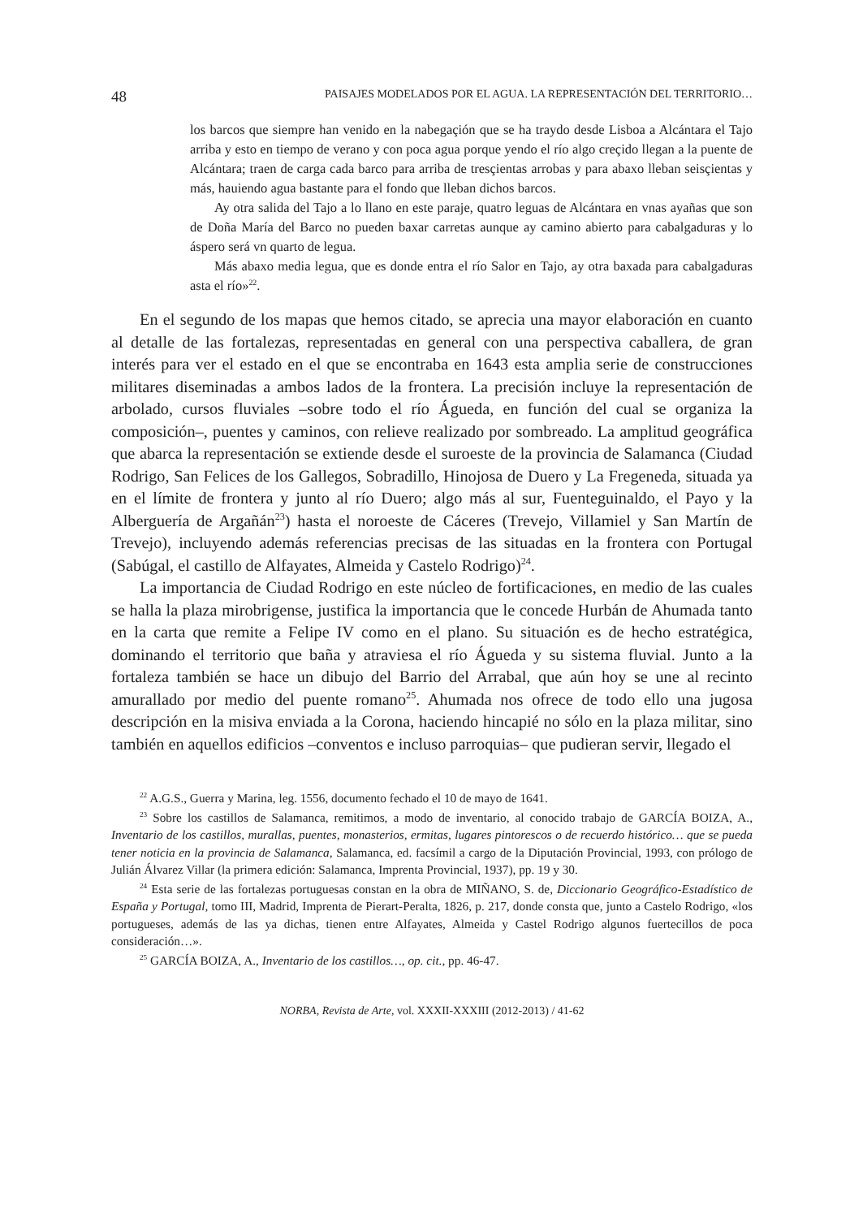48 PAISAJES MODELADOS POR EL AGUA. LA REPRESENTACIÓN DEL TERRITORIO…
los barcos que siempre han venido en la nabegaçión que se ha traydo desde Lisboa a Alcántara el Tajo arriba y esto en tiempo de verano y con poca agua porque yendo el río algo creçido llegan a la puente de Alcántara; traen de carga cada barco para arriba de tresçientas arrobas y para abaxo lleban seisçientas y más, hauiendo agua bastante para el fondo que lleban dichos barcos.
Ay otra salida del Tajo a lo llano en este paraje, quatro leguas de Alcántara en vnas ayañas que son de Doña María del Barco no pueden baxar carretas aunque ay camino abierto para cabalgaduras y lo áspero será vn quarto de legua.
Más abaxo media legua, que es donde entra el río Salor en Tajo, ay otra baxada para cabalgaduras asta el río»<sup>22</sup>.
En el segundo de los mapas que hemos citado, se aprecia una mayor elaboración en cuanto al detalle de las fortalezas, representadas en general con una perspectiva caballera, de gran interés para ver el estado en el que se encontraba en 1643 esta amplia serie de construcciones militares diseminadas a ambos lados de la frontera. La precisión incluye la representación de arbolado, cursos fluviales –sobre todo el río Águeda, en función del cual se organiza la composición–, puentes y caminos, con relieve realizado por sombreado. La amplitud geográfica que abarca la representación se extiende desde el suroeste de la provincia de Salamanca (Ciudad Rodrigo, San Felices de los Gallegos, Sobradillo, Hinojosa de Duero y La Fregeneda, situada ya en el límite de frontera y junto al río Duero; algo más al sur, Fuenteguinaldo, el Payo y la Alberguería de Argañán<sup>23</sup>) hasta el noroeste de Cáceres (Trevejo, Villamiel y San Martín de Trevejo), incluyendo además referencias precisas de las situadas en la frontera con Portugal (Sabúgal, el castillo de Alfayates, Almeida y Castelo Rodrigo)<sup>24</sup>.
La importancia de Ciudad Rodrigo en este núcleo de fortificaciones, en medio de las cuales se halla la plaza mirobrigense, justifica la importancia que le concede Hurbán de Ahumada tanto en la carta que remite a Felipe IV como en el plano. Su situación es de hecho estratégica, dominando el territorio que baña y atraviesa el río Águeda y su sistema fluvial. Junto a la fortaleza también se hace un dibujo del Barrio del Arrabal, que aún hoy se une al recinto amurallado por medio del puente romano<sup>25</sup>. Ahumada nos ofrece de todo ello una jugosa descripción en la misiva enviada a la Corona, haciendo hincapié no sólo en la plaza militar, sino también en aquellos edificios –conventos e incluso parroquias– que pudieran servir, llegado el
<sup>22</sup> A.G.S., Guerra y Marina, leg. 1556, documento fechado el 10 de mayo de 1641.
<sup>23</sup> Sobre los castillos de Salamanca, remitimos, a modo de inventario, al conocido trabajo de GARCÍA BOIZA, A., Inventario de los castillos, murallas, puentes, monasterios, ermitas, lugares pintorescos o de recuerdo histórico… que se pueda tener noticia en la provincia de Salamanca, Salamanca, ed. facsímil a cargo de la Diputación Provincial, 1993, con prólogo de Julián Álvarez Villar (la primera edición: Salamanca, Imprenta Provincial, 1937), pp. 19 y 30.
<sup>24</sup> Esta serie de las fortalezas portuguesas constan en la obra de MIÑANO, S. de, Diccionario Geográfico-Estadístico de España y Portugal, tomo III, Madrid, Imprenta de Pierart-Peralta, 1826, p. 217, donde consta que, junto a Castelo Rodrigo, «los portugueses, además de las ya dichas, tienen entre Alfayates, Almeida y Castel Rodrigo algunos fuertecillos de poca consideración…».
<sup>25</sup> GARCÍA BOIZA, A., Inventario de los castillos…, op. cit., pp. 46-47.
NORBA, Revista de Arte, vol. XXXII-XXXIII (2012-2013) / 41-62